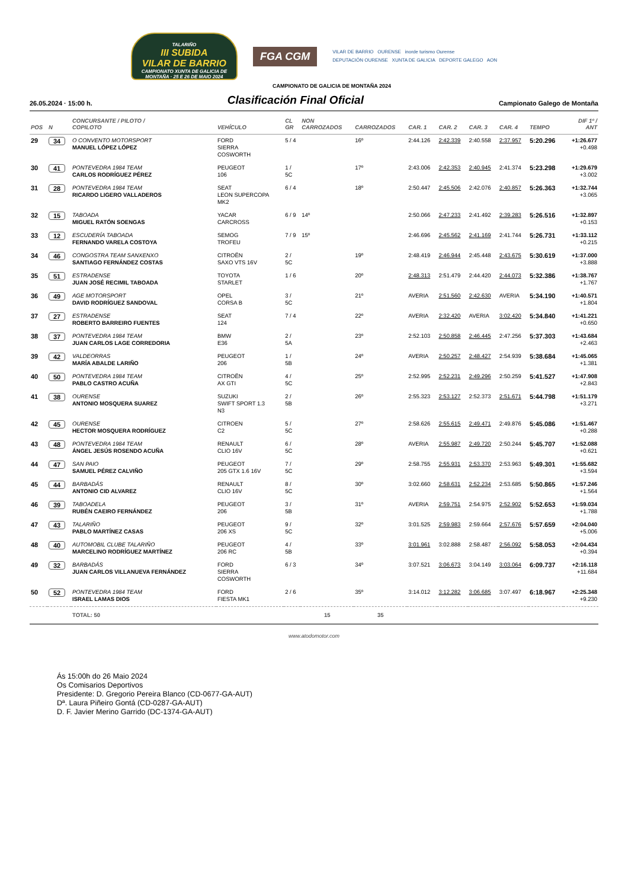TALARIÑO
III SUBIDA
VILAR DE BARRIO
CAMPIONATO XUNTA DE GALICIA DE MONTAÑA · 25 E 26 DE MAIO 2024
FGA CGM
VILAR DE BARRIO OURENSE inorde turismo Ourense
DEPUTACIÓN OURENSE XUNTA DE GALICIA DEPORTE GALEGO AON
CAMPIONATO DE GALICIA DE MONTAÑA 2024
26.05.2024 · 15:00 h. Clasificación Final Oficial Campionato Galego de Montaña
| POS | N | CONCURSANTE / PILOTO / COPILOTO | VEHÍCULO | CL GR | NON CARROZADOS | CARROZADOS | CAR. 1 | CAR. 2 | CAR. 3 | CAR. 4 | TEMPO | DIF 1º / ANT |
| --- | --- | --- | --- | --- | --- | --- | --- | --- | --- | --- | --- | --- |
| 29 | 34 | O CONVENTO MOTORSPORT MANUEL LÓPEZ LÓPEZ | FORD SIERRA COSWORTH | 5 / 4 | | 16º | 2:44.126 | 2:42.339 | 2:40.558 | 2:37.957 | 5:20.296 | +1:26.677 +0.498 |
| 30 | 41 | PONTEVEDRA 1984 TEAM CARLOS RODRÍGUEZ PÉREZ | PEUGEOT 106 | 1 / 5C | | 17º | 2:43.006 | 2:42.353 | 2:40.945 | 2:41.374 | 5:23.298 | +1:29.679 +3.002 |
| 31 | 28 | PONTEVEDRA 1984 TEAM RICARDO LIGERO VALLADEROS | SEAT LEON SUPERCOPA MK2 | 6 / 4 | | 18º | 2:50.447 | 2:45.506 | 2:42.076 | 2:40.857 | 5:26.363 | +1:32.744 +3.065 |
| 32 | 15 | TABOADA MIGUEL RATÓN SOENGAS | YACAR CARCROSS | 6 / 9 | 14º | | 2:50.066 | 2:47.233 | 2:41.492 | 2:39.283 | 5:26.516 | +1:32.897 +0.153 |
| 33 | 12 | ESCUDERÍA TABOADA FERNANDO VARELA COSTOYA | SEMOG TROFEU | 7 / 9 | 15º | | 2:46.696 | 2:45.562 | 2:41.169 | 2:41.744 | 5:26.731 | +1:33.112 +0.215 |
| 34 | 46 | CONGOSTRA TEAM SANXENXO SANTIAGO FERNÁNDEZ COSTAS | CITROËN SAXO VTS 16V | 2 / 5C | | 19º | 2:48.419 | 2:46.944 | 2:45.448 | 2:43.675 | 5:30.619 | +1:37.000 +3.888 |
| 35 | 51 | ESTRADENSE JUAN JOSÉ RECIMIL TABOADA | TOYOTA STARLET | 1 / 6 | | 20º | 2:48.313 | 2:51.479 | 2:44.420 | 2:44.073 | 5:32.386 | +1:38.767 +1.767 |
| 36 | 49 | AGE MOTORSPORT DAVID RODRÍGUEZ SANDOVAL | OPEL CORSA B | 3 / 5C | | 21º | AVERIA | 2:51.560 | 2:42.630 | AVERIA | 5:34.190 | +1:40.571 +1.804 |
| 37 | 27 | ESTRADENSE ROBERTO BARREIRO FUENTES | SEAT 124 | 7 / 4 | | 22º | AVERIA | 2:32.420 | AVERIA | 3:02.420 | 5:34.840 | +1:41.221 +0.650 |
| 38 | 37 | PONTEVEDRA 1984 TEAM JUAN CARLOS LAGE CORREDORIA | BMW E36 | 2 / 5A | | 23º | 2:52.103 | 2:50.858 | 2:46.445 | 2:47.256 | 5:37.303 | +1:43.684 +2.463 |
| 39 | 42 | VALDEORRAS MARÍA ABALDE LARIÑO | PEUGEOT 206 | 1 / 5B | | 24º | AVERIA | 2:50.257 | 2:48.427 | 2:54.939 | 5:38.684 | +1:45.065 +1.381 |
| 40 | 50 | PONTEVEDRA 1984 TEAM PABLO CASTRO ACUÑA | CITROËN AX GTI | 4 / 5C | | 25º | 2:52.995 | 2:52.231 | 2:49.296 | 2:50.259 | 5:41.527 | +1:47.908 +2.843 |
| 41 | 38 | OURENSE ANTONIO MOSQUERA SUAREZ | SUZUKI SWIFT SPORT 1.3 N3 | 2 / 5B | | 26º | 2:55.323 | 2:53.127 | 2:52.373 | 2:51.671 | 5:44.798 | +1:51.179 +3.271 |
| 42 | 45 | OURENSE HECTOR MOSQUERA RODRÍGUEZ | CITROEN C2 | 5 / 5C | | 27º | 2:58.626 | 2:55.615 | 2:49.471 | 2:49.876 | 5:45.086 | +1:51.467 +0.288 |
| 43 | 48 | PONTEVEDRA 1984 TEAM ÁNGEL JESÚS ROSENDO ACUÑA | RENAULT CLIO 16V | 6 / 5C | | 28º | AVERIA | 2:55.987 | 2:49.720 | 2:50.244 | 5:45.707 | +1:52.088 +0.621 |
| 44 | 47 | SAN PAIO SAMUEL PÉREZ CALVIÑO | PEUGEOT 205 GTX 1.6 16V | 7 / 5C | | 29º | 2:58.755 | 2:55.931 | 2:53.370 | 2:53.963 | 5:49.301 | +1:55.682 +3.594 |
| 45 | 44 | BARBADÁS ANTONIO CID ALVAREZ | RENAULT CLIO 16V | 8 / 5C | | 30º | 3:02.660 | 2:58.631 | 2:52.234 | 2:53.685 | 5:50.865 | +1:57.246 +1.564 |
| 46 | 39 | TABOADELA RUBÉN CAEIRO FERNÁNDEZ | PEUGEOT 206 | 3 / 5B | | 31º | AVERIA | 2:59.751 | 2:54.975 | 2:52.902 | 5:52.653 | +1:59.034 +1.788 |
| 47 | 43 | TALARIÑO PABLO MARTÍNEZ CASAS | PEUGEOT 206 XS | 9 / 5C | | 32º | 3:01.525 | 2:59.983 | 2:59.664 | 2:57.676 | 5:57.659 | +2:04.040 +5.006 |
| 48 | 40 | AUTOMOBIL CLUBE TALARIÑO MARCELINO RODRÍGUEZ MARTÍNEZ | PEUGEOT 206 RC | 4 / 5B | | 33º | 3:01.961 | 3:02.888 | 2:58.487 | 2:56.092 | 5:58.053 | +2:04.434 +0.394 |
| 49 | 32 | BARBADÁS JUAN CARLOS VILLANUEVA FERNÁNDEZ | FORD SIERRA COSWORTH | 6 / 3 | | 34º | 3:07.521 | 3:06.673 | 3:04.149 | 3:03.064 | 6:09.737 | +2:16.118 +11.684 |
| 50 | 52 | PONTEVEDRA 1984 TEAM ISRAEL LAMAS DIOS | FORD FIESTA MK1 | 2 / 6 | | 35º | 3:14.012 | 3:12.282 | 3:06.685 | 3:07.497 | 6:18.967 | +2:25.348 +9.230 |
| | | TOTAL: 50 | | | 15 | 35 | | | | | | |
www.atodomotor.com
Ás 15:00h do 26 Maio 2024
Os Comisarios Deportivos
Presidente: D. Gregorio Pereira Blanco (CD-0677-GA-AUT)
Dª. Laura Piñeiro Gontá (CD-0287-GA-AUT)
D. F. Javier Merino Garrido (DC-1374-GA-AUT)